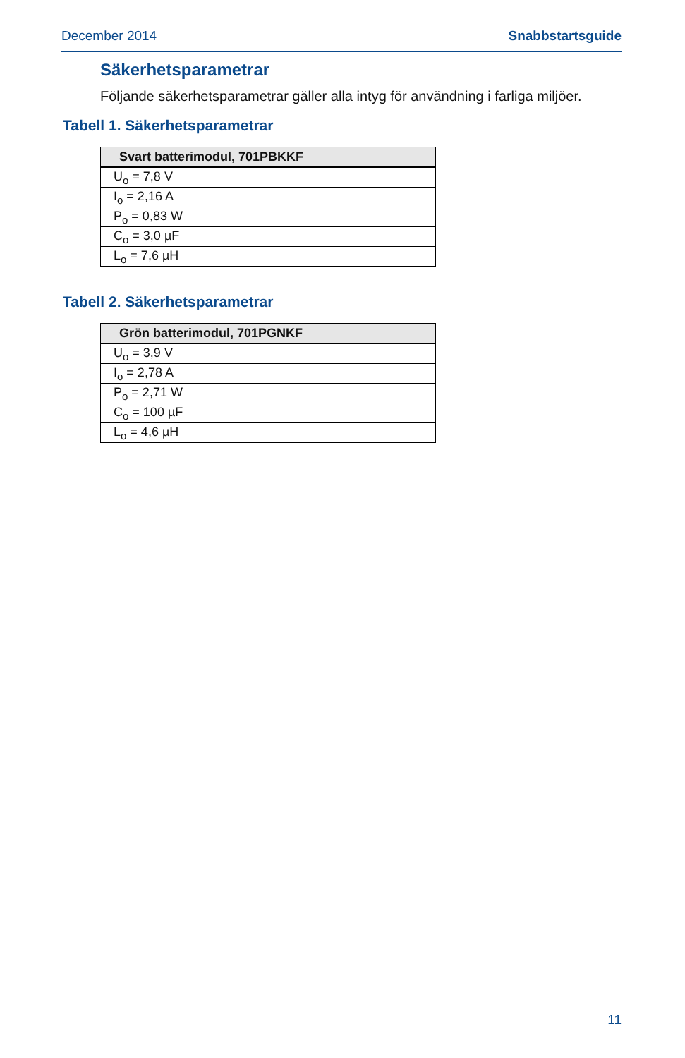December 2014 Snabbstartsguide
Säkerhetsparametrar
Följande säkerhetsparametrar gäller alla intyg för användning i farliga miljöer.
Tabell 1. Säkerhetsparametrar
| Svart batterimodul, 701PBKKF |
| --- |
| U<sub>o</sub> = 7,8 V |
| I<sub>o</sub> = 2,16 A |
| P<sub>o</sub> = 0,83 W |
| C<sub>o</sub> = 3,0 µF |
| L<sub>o</sub> = 7,6 µH |
Tabell 2. Säkerhetsparametrar
| Grön batterimodul, 701PGNKF |
| --- |
| U<sub>o</sub> = 3,9 V |
| I<sub>o</sub> = 2,78 A |
| P<sub>o</sub> = 2,71 W |
| C<sub>o</sub> = 100 µF |
| L<sub>o</sub> = 4,6 µH |
11